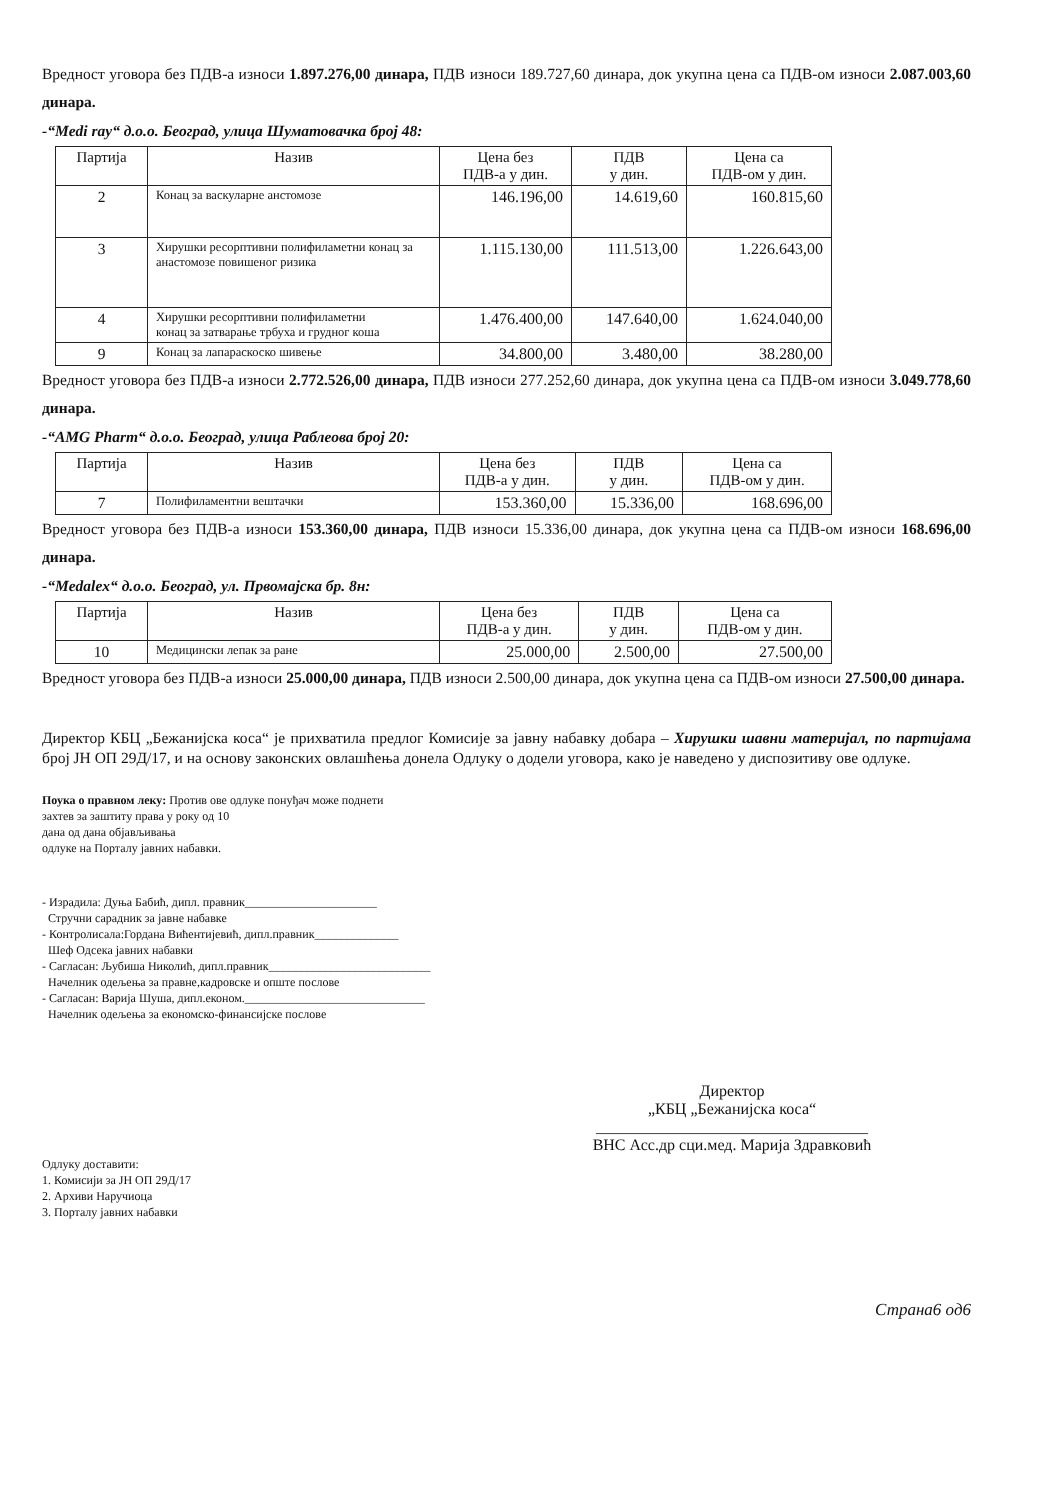Вредност уговора без ПДВ-а износи 1.897.276,00 динара, ПДВ износи 189.727,60 динара, док укупна цена са ПДВ-ом износи 2.087.003,60 динара.
-“Medi ray“ д.о.о. Београд, улица Шуматовачка број 48:
| Партија | Назив | Цена без ПДВ-а у дин. | ПДВ у дин. | Цена са ПДВ-ом у дин. |
| --- | --- | --- | --- | --- |
| 2 | Конац за васкуларне анстомозе | 146.196,00 | 14.619,60 | 160.815,60 |
| 3 | Хирушки ресорптивни полифиламетни конац за анастомозе повишеног ризика | 1.115.130,00 | 111.513,00 | 1.226.643,00 |
| 4 | Хирушки ресорптивни полифиламетни конац за затварање трбуха и грудног коша | 1.476.400,00 | 147.640,00 | 1.624.040,00 |
| 9 | Конац за лапараскоско шивење | 34.800,00 | 3.480,00 | 38.280,00 |
Вредност уговора без ПДВ-а износи 2.772.526,00 динара, ПДВ износи 277.252,60 динара, док укупна цена са ПДВ-ом износи 3.049.778,60 динара.
-“AMG Pharm“ д.о.о. Београд, улица Раблеова број 20:
| Партија | Назив | Цена без ПДВ-а у дин. | ПДВ у дин. | Цена са ПДВ-ом у дин. |
| --- | --- | --- | --- | --- |
| 7 | Полифиламентни вештачки | 153.360,00 | 15.336,00 | 168.696,00 |
Вредност уговора без ПДВ-а износи 153.360,00 динара, ПДВ износи 15.336,00 динара, док укупна цена са ПДВ-ом износи 168.696,00 динара.
-“Medalex“ д.о.о. Београд, ул. Првомајска бр. 8н:
| Партија | Назив | Цена без ПДВ-а у дин. | ПДВ у дин. | Цена са ПДВ-ом у дин. |
| --- | --- | --- | --- | --- |
| 10 | Медицински лепак за ране | 25.000,00 | 2.500,00 | 27.500,00 |
Вредност уговора без ПДВ-а износи 25.000,00 динара, ПДВ износи 2.500,00 динара, док укупна цена са ПДВ-ом износи 27.500,00 динара.
Директор КБЦ „Бежанијска коса“ је прихватила предлог Комисије за јавну набавку добара – Хирушки шавни материјал, по партијама број ЈН ОП 29Д/17, и на основу законских овлашћења донела Одлуку о додели уговора, како је наведено у диспозитиву ове одлуке.
Поука о правном леку: Против ове одлуке понуђач може поднети
захтев за заштиту права у року од 10
дана од дана објављивања
одлуке на Порталу јавних набавки.
- Израдила: Дуња Бабић, дипл. правник______________________
Стручни сарадник за јавне набавке
- Контролисала:Гордана Вићентијевић, дипл.правник______________
Шеф Одсека јавних набавки
- Сагласан: Љубиша Николић, дипл.правник___________________________
Начелник одељења за правне,кадровске и опште послове
- Сагласан: Варија Шуша, дипл.економ.______________________________
Начелник одељења за економско-финансијске послове
Директор
„КБЦ „Бежанијска коса“
__________________________________
ВНС Асс.др сци.мед. Марија Здравковић
Одлуку доставити:
1. Комисији за ЈН ОП 29Д/17
2. Архиви Наручиоца
3. Порталу јавних набавки
Страна6 од6